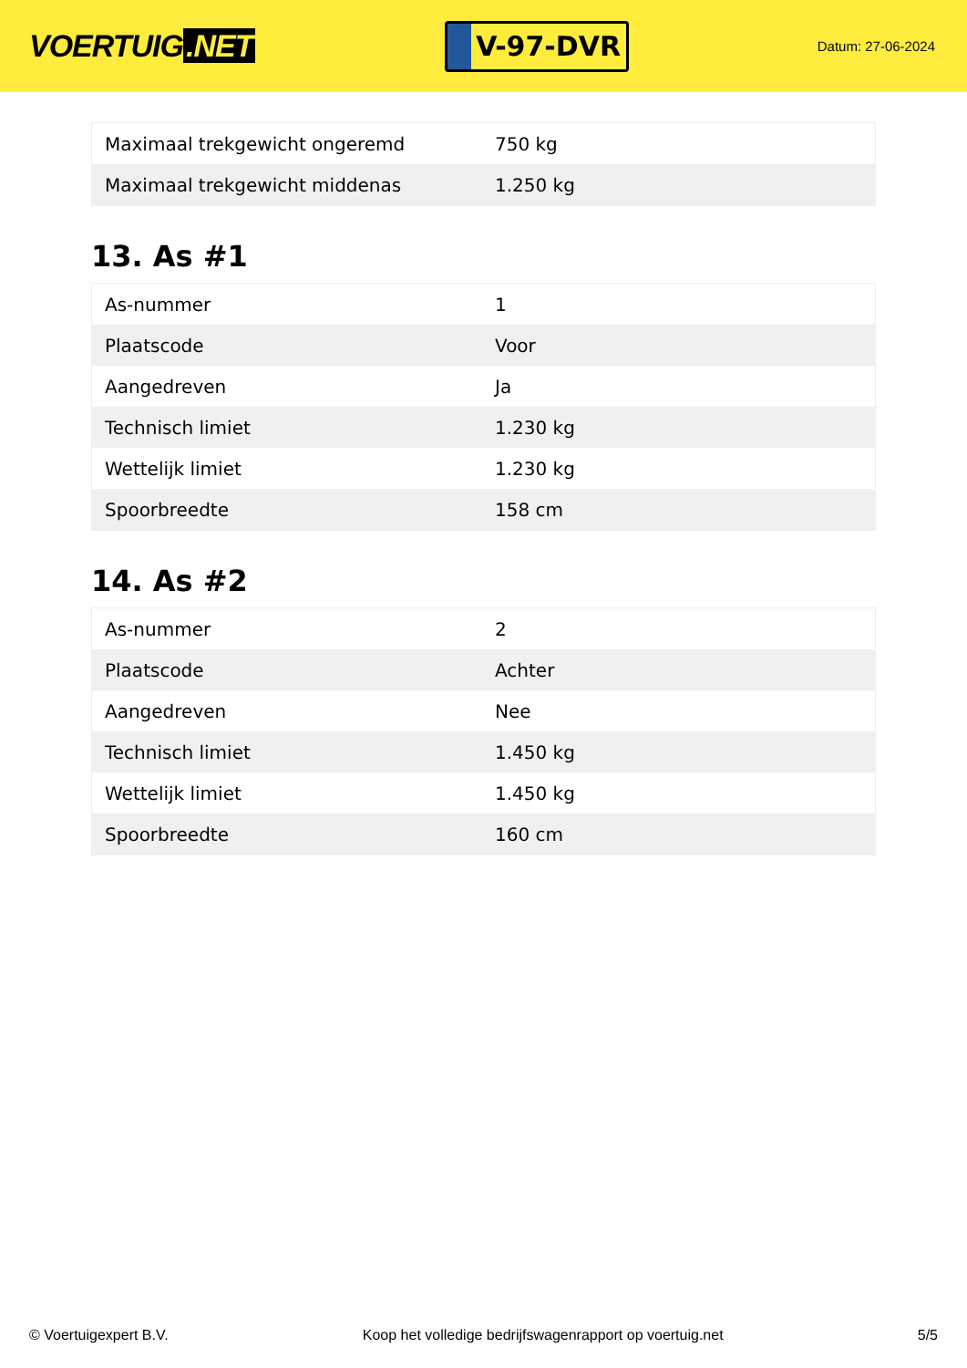VOERTUIG.NET
V-97-DVR
Datum: 27-06-2024
| Maximaal trekgewicht ongeremd | 750 kg |
| Maximaal trekgewicht middenas | 1.250 kg |
13. As #1
| As-nummer | 1 |
| Plaatscode | Voor |
| Aangedreven | Ja |
| Technisch limiet | 1.230 kg |
| Wettelijk limiet | 1.230 kg |
| Spoorbreedte | 158 cm |
14. As #2
| As-nummer | 2 |
| Plaatscode | Achter |
| Aangedreven | Nee |
| Technisch limiet | 1.450 kg |
| Wettelijk limiet | 1.450 kg |
| Spoorbreedte | 160 cm |
© Voertuigexpert B.V. Koop het volledige bedrijfswagenrapport op voertuig.net 5/5